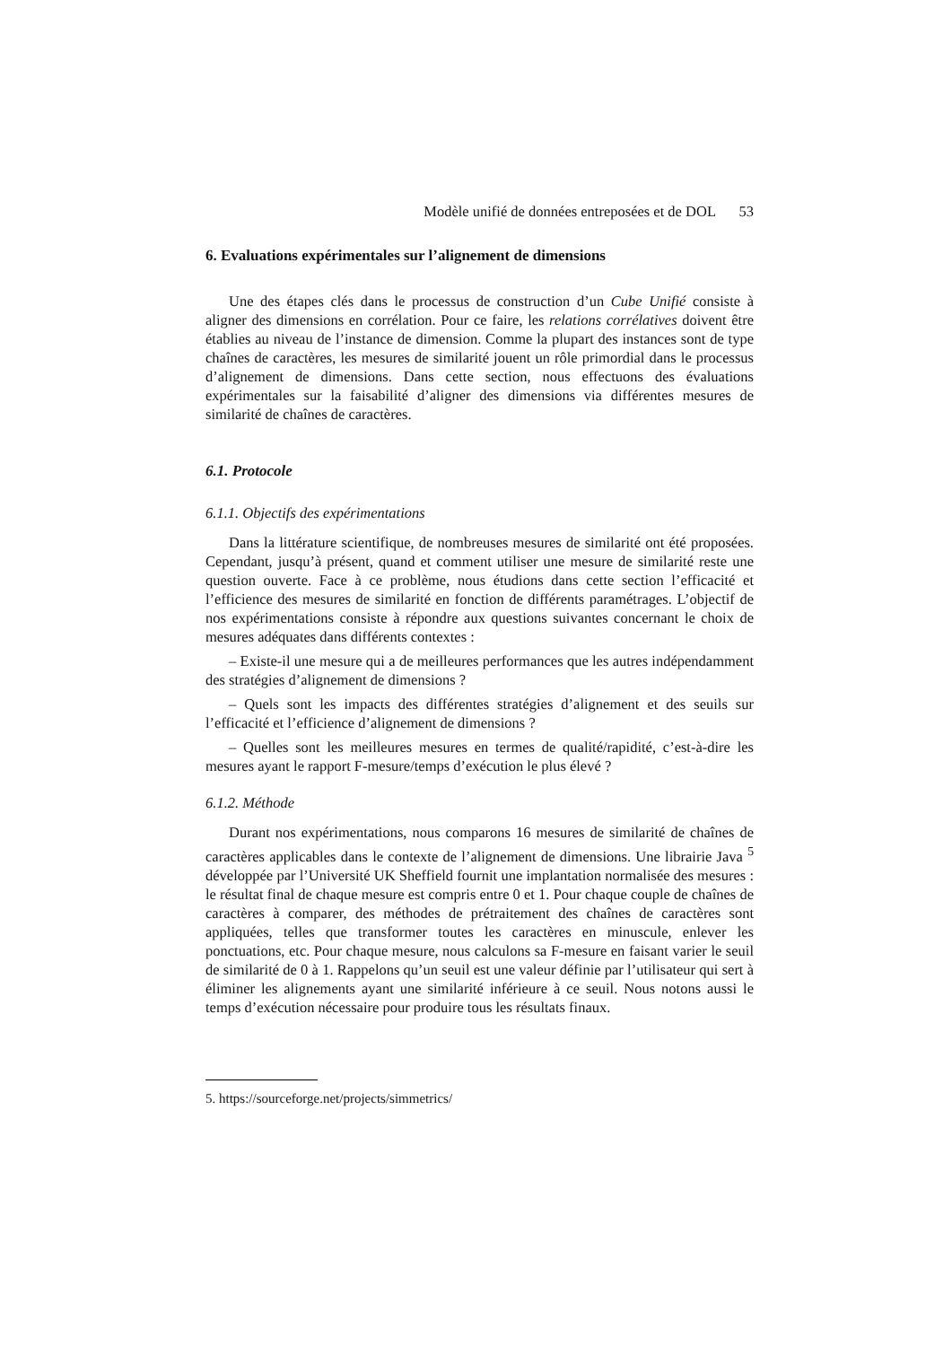Modèle unifié de données entreposées et de DOL 53
6. Evaluations expérimentales sur l’alignement de dimensions
Une des étapes clés dans le processus de construction d’un Cube Unifié consiste à aligner des dimensions en corrélation. Pour ce faire, les relations corrélatives doivent être établies au niveau de l’instance de dimension. Comme la plupart des instances sont de type chaînes de caractères, les mesures de similarité jouent un rôle primordial dans le processus d’alignement de dimensions. Dans cette section, nous effectuons des évaluations expérimentales sur la faisabilité d’aligner des dimensions via différentes mesures de similarité de chaînes de caractères.
6.1. Protocole
6.1.1. Objectifs des expérimentations
Dans la littérature scientifique, de nombreuses mesures de similarité ont été proposées. Cependant, jusqu’à présent, quand et comment utiliser une mesure de similarité reste une question ouverte. Face à ce problème, nous étudions dans cette section l’efficacité et l’efficience des mesures de similarité en fonction de différents paramétrages. L’objectif de nos expérimentations consiste à répondre aux questions suivantes concernant le choix de mesures adéquates dans différents contextes :
– Existe-il une mesure qui a de meilleures performances que les autres indépendamment des stratégies d’alignement de dimensions ?
– Quels sont les impacts des différentes stratégies d’alignement et des seuils sur l’efficacité et l’efficience d’alignement de dimensions ?
– Quelles sont les meilleures mesures en termes de qualité/rapidité, c’est-à-dire les mesures ayant le rapport F-mesure/temps d’exécution le plus élevé ?
6.1.2. Méthode
Durant nos expérimentations, nous comparons 16 mesures de similarité de chaînes de caractères applicables dans le contexte de l’alignement de dimensions. Une librairie Java <sup>5</sup> développée par l’Université UK Sheffield fournit une implantation normalisée des mesures : le résultat final de chaque mesure est compris entre 0 et 1. Pour chaque couple de chaînes de caractères à comparer, des méthodes de prétraitement des chaînes de caractères sont appliquées, telles que transformer toutes les caractères en minuscule, enlever les ponctuations, etc. Pour chaque mesure, nous calculons sa F-mesure en faisant varier le seuil de similarité de 0 à 1. Rappelons qu’un seuil est une valeur définie par l’utilisateur qui sert à éliminer les alignements ayant une similarité inférieure à ce seuil. Nous notons aussi le temps d’exécution nécessaire pour produire tous les résultats finaux.
5. https://sourceforge.net/projects/simmetrics/